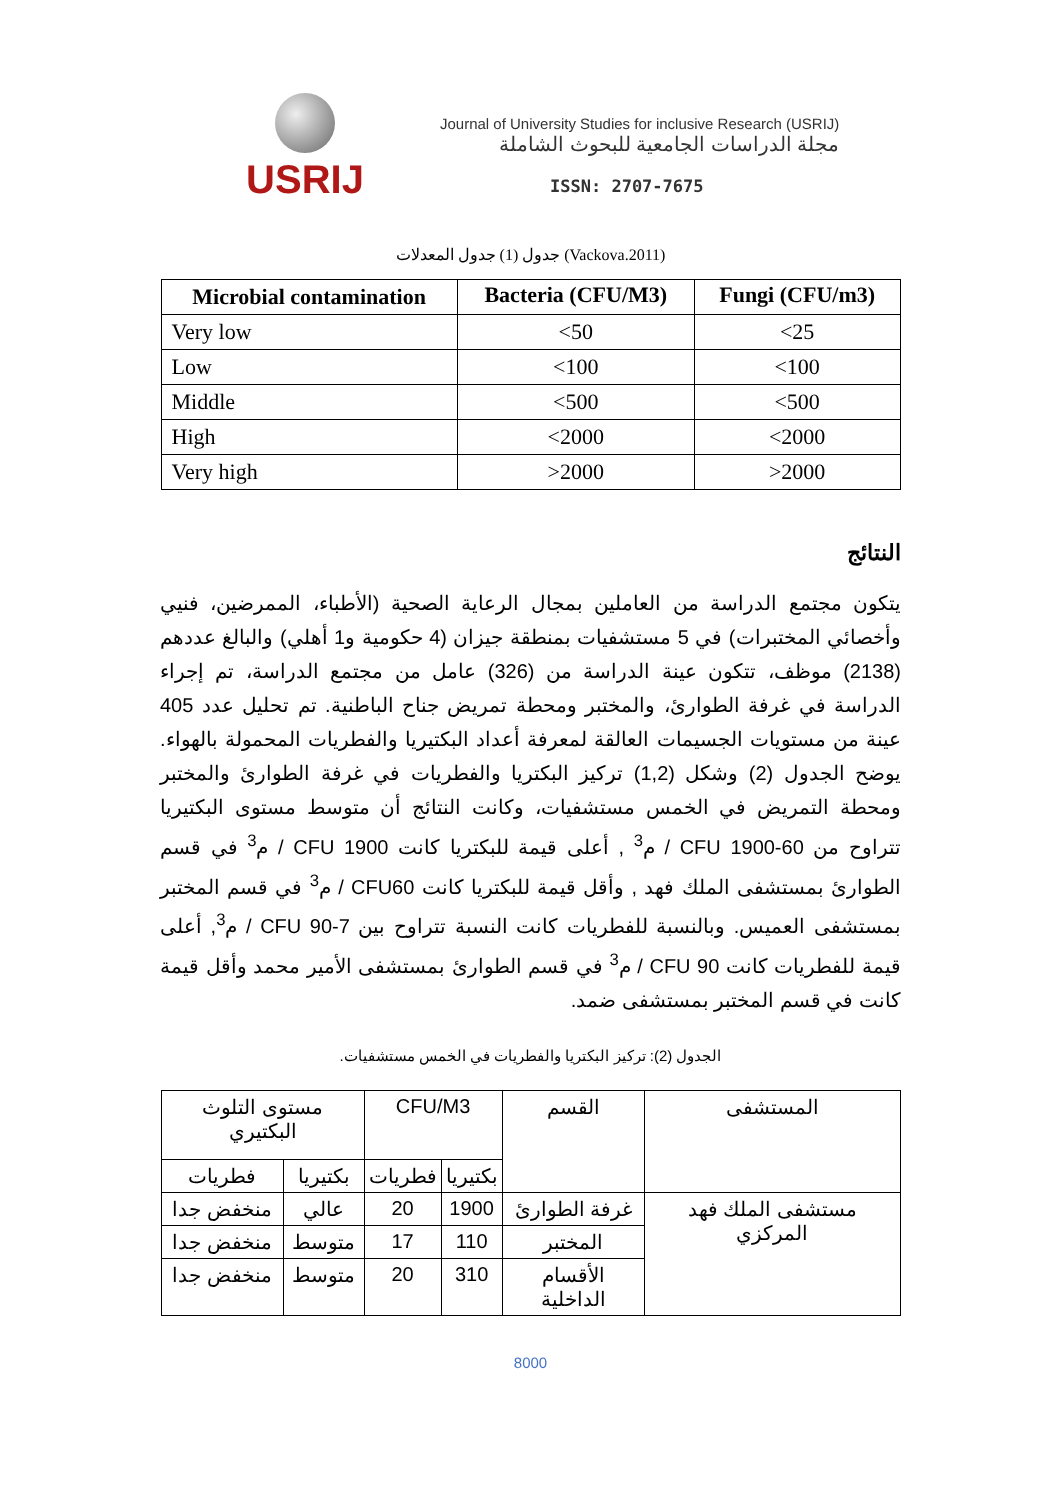USRIJ
Journal of University Studies for inclusive Research (USRIJ)
مجلة الدراسات الجامعية للبحوث الشاملة
ISSN: 2707-7675
جدول (1) جدول المعدلات (Vackova.2011)
| Microbial contamination | Bacteria (CFU/M3) | Fungi (CFU/m3) |
| --- | --- | --- |
| Very low | <50 | <25 |
| Low | <100 | <100 |
| Middle | <500 | <500 |
| High | <2000 | <2000 |
| Very high | >2000 | >2000 |
النتائج
يتكون مجتمع الدراسة من العاملين بمجال الرعاية الصحية (الأطباء، الممرضين، فنيي وأخصائي المختبرات) في 5 مستشفيات بمنطقة جيزان (4 حكومية و1 أهلي) والبالغ عددهم (2138) موظف، تتكون عينة الدراسة من (326) عامل من مجتمع الدراسة، تم إجراء الدراسة في غرفة الطوارئ، والمختبر ومحطة تمريض جناح الباطنية. تم تحليل عدد 405 عينة من مستويات الجسيمات العالقة لمعرفة أعداد البكتيريا والفطريات المحمولة بالهواء. يوضح الجدول (2) وشكل (1,2) تركيز البكتريا والفطريات في غرفة الطوارئ والمختبر ومحطة التمريض في الخمس مستشفيات، وكانت النتائج أن متوسط مستوى البكتيريا تتراوح من CFU 1900-60 / م<sup>3</sup> , أعلى قيمة للبكتريا كانت CFU 1900 / م<sup>3</sup> في قسم الطوارئ بمستشفى الملك فهد , وأقل قيمة للبكتريا كانت CFU60 / م<sup>3</sup> في قسم المختبر بمستشفى العميس. وبالنسبة للفطريات كانت النسبة تتراوح بين CFU 90-7 / م<sup>3</sup>, أعلى قيمة للفطريات كانت CFU 90 / م<sup>3</sup> في قسم الطوارئ بمستشفى الأمير محمد وأقل قيمة كانت في قسم المختبر بمستشفى ضمد.
الجدول (2): تركيز البكتريا والفطريات في الخمس مستشفيات.
| المستشفى | القسم | CFU/M3 | | مستوى التلوث البكتيري | |
| | | بكتيريا | فطريات | بكتيريا | فطريات |
| مستشفى الملك فهد المركزي | غرفة الطوارئ | 1900 | 20 | عالي | منخفض جدا |
| | المختبر | 110 | 17 | متوسط | منخفض جدا |
| | الأقسام الداخلية | 310 | 20 | متوسط | منخفض جدا |
8000